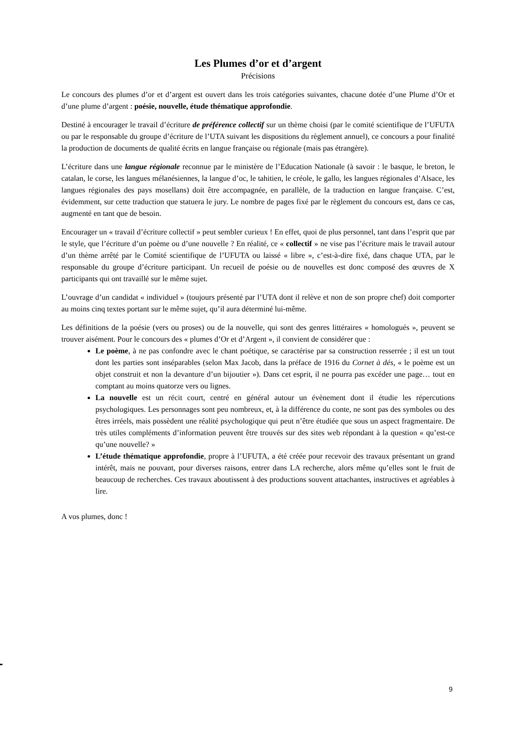Les Plumes d’or et d’argent
Précisions
Le concours des plumes d’or et d’argent est ouvert dans les trois catégories suivantes, chacune dotée d’une Plume d’Or et d’une plume d’argent : poésie, nouvelle, étude thématique approfondie.
Destiné à encourager le travail d’écriture de préférence collectif sur un thème choisi (par le comité scientifique de l’UFUTA ou par le responsable du groupe d’écriture de l’UTA suivant les dispositions du règlement annuel), ce concours a pour finalité la production de documents de qualité écrits en langue française ou régionale (mais pas étrangère).
L’écriture dans une langue régionale reconnue par le ministère de l’Education Nationale (à savoir : le basque, le breton, le catalan, le corse, les langues mélanésiennes, la langue d’oc, le tahitien, le créole, le gallo, les langues régionales d’Alsace, les langues régionales des pays mosellans) doit être accompagnée, en parallèle, de la traduction en langue française. C’est, évidemment, sur cette traduction que statuera le jury. Le nombre de pages fixé par le règlement du concours est, dans ce cas, augmenté en tant que de besoin.
Encourager un « travail d’écriture collectif » peut sembler curieux ! En effet, quoi de plus personnel, tant dans l’esprit que par le style, que l’écriture d’un poème ou d’une nouvelle ? En réalité, ce « collectif » ne vise pas l’écriture mais le travail autour d’un thème arrêté par le Comité scientifique de l’UFUTA ou laissé « libre », c’est-à-dire fixé, dans chaque UTA, par le responsable du groupe d’écriture participant. Un recueil de poésie ou de nouvelles est donc composé des œuvres de X participants qui ont travaillé sur le même sujet.
L’ouvrage d’un candidat « individuel » (toujours présenté par l’UTA dont il relève et non de son propre chef) doit comporter au moins cinq textes portant sur le même sujet, qu’il aura déterminé lui-même.
Les définitions de la poésie (vers ou proses) ou de la nouvelle, qui sont des genres littéraires « homologués », peuvent se trouver aisément. Pour le concours des « plumes d’Or et d’Argent », il convient de considérer que :
Le poème, à ne pas confondre avec le chant poétique, se caractérise par sa construction resserrée ; il est un tout dont les parties sont inséparables (selon Max Jacob, dans la préface de 1916 du Cornet à dés, « le poème est un objet construit et non la devanture d’un bijoutier »). Dans cet esprit, il ne pourra pas excéder une page… tout en comptant au moins quatorze vers ou lignes.
La nouvelle est un récit court, centré en général autour un évènement dont il étudie les répercutions psychologiques. Les personnages sont peu nombreux, et, à la différence du conte, ne sont pas des symboles ou des êtres irréels, mais possèdent une réalité psychologique qui peut n’être étudiée que sous un aspect fragmentaire. De très utiles compléments d’information peuvent être trouvés sur des sites web répondant à la question « qu’est-ce qu’une nouvelle? »
L’étude thématique approfondie, propre à l’UFUTA, a été créée pour recevoir des travaux présentant un grand intérêt, mais ne pouvant, pour diverses raisons, entrer dans LA recherche, alors même qu’elles sont le fruit de beaucoup de recherches. Ces travaux aboutissent à des productions souvent attachantes, instructives et agréables à lire.
A vos plumes, donc !
9